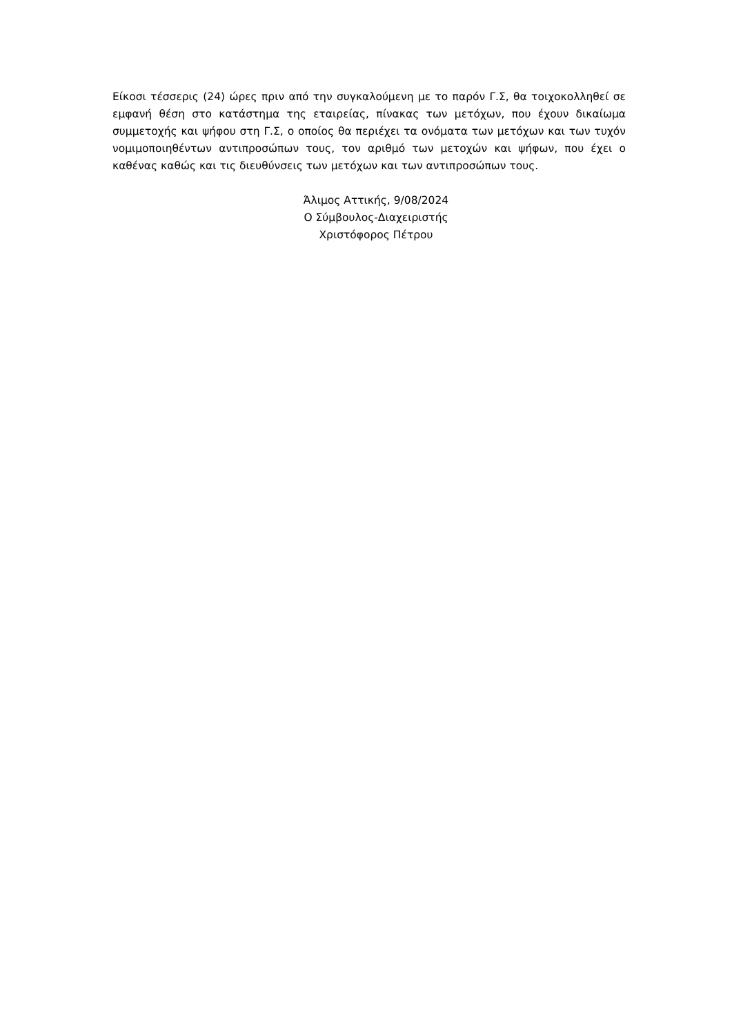Είκοσι τέσσερις (24) ώρες πριν από την συγκαλούμενη με το παρόν Γ.Σ, θα τοιχοκολληθεί σε εμφανή θέση στο κατάστημα της εταιρείας, πίνακας των μετόχων, που έχουν δικαίωμα συμμετοχής και ψήφου στη Γ.Σ, ο οποίος θα περιέχει τα ονόματα των μετόχων και των τυχόν νομιμοποιηθέντων αντιπροσώπων τους, τον αριθμό των μετοχών και ψήφων, που έχει ο καθένας καθώς και τις διευθύνσεις των μετόχων και των αντιπροσώπων τους.
Άλιμος Αττικής, 9/08/2024
Ο Σύμβουλος-Διαχειριστής
Χριστόφορος Πέτρου